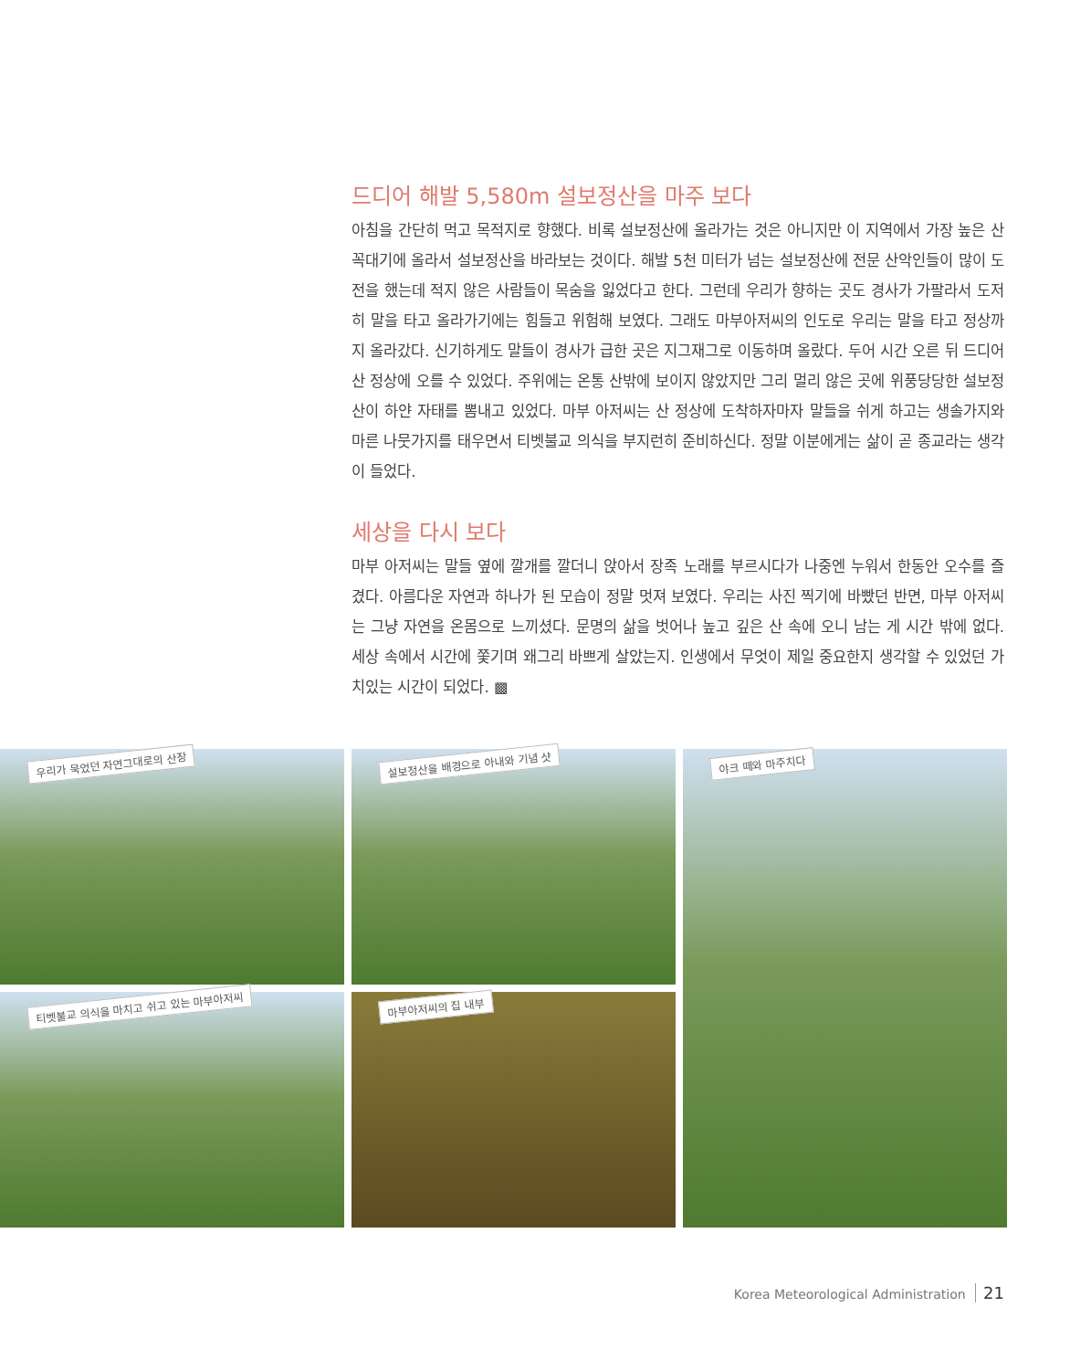드디어 해발 5,580m 설보정산을 마주 보다
아침을 간단히 먹고 목적지로 향했다. 비록 설보정산에 올라가는 것은 아니지만 이 지역에서 가장 높은 산꼭대기에 올라서 설보정산을 바라보는 것이다. 해발 5천 미터가 넘는 설보정산에 전문 산악인들이 많이 도전을 했는데 적지 않은 사람들이 목숨을 잃었다고 한다. 그런데 우리가 향하는 곳도 경사가 가팔라서 도저히 말을 타고 올라가기에는 힘들고 위험해 보였다. 그래도 마부아저씨의 인도로 우리는 말을 타고 정상까지 올라갔다. 신기하게도 말들이 경사가 급한 곳은 지그재그로 이동하며 올랐다. 두어 시간 오른 뒤 드디어 산 정상에 오를 수 있었다. 주위에는 온통 산밖에 보이지 않았지만 그리 멀리 않은 곳에 위풍당당한 설보정산이 하얀 자태를 뽐내고 있었다. 마부 아저씨는 산 정상에 도착하자마자 말들을 쉬게 하고는 생솔가지와 마른 나뭇가지를 태우면서 티벳불교 의식을 부지런히 준비하신다. 정말 이분에게는 삶이 곧 종교라는 생각이 들었다.
세상을 다시 보다
마부 아저씨는 말들 옆에 깔개를 깔더니 앉아서 장족 노래를 부르시다가 나중엔 누워서 한동안 오수를 즐겼다. 아름다운 자연과 하나가 된 모습이 정말 멋져 보였다. 우리는 사진 찍기에 바빴던 반면, 마부 아저씨는 그냥 자연을 온몸으로 느끼셨다. 문명의 삶을 벗어나 높고 깊은 산 속에 오니 남는 게 시간 밖에 없다. 세상 속에서 시간에 쫓기며 왜그리 바쁘게 살았는지. 인생에서 무엇이 제일 중요한지 생각할 수 있었던 가치있는 시간이 되었다. ▩
우리가 묵었던 자연그대로의 산장
티벳불교 의식을 마치고 쉬고 있는 마부아저씨
설보정산을 배경으로 아내와 기념 샷
마부아저씨의 집 내부
야크 떼와 마주치다
Korea Meteorological Administration 21